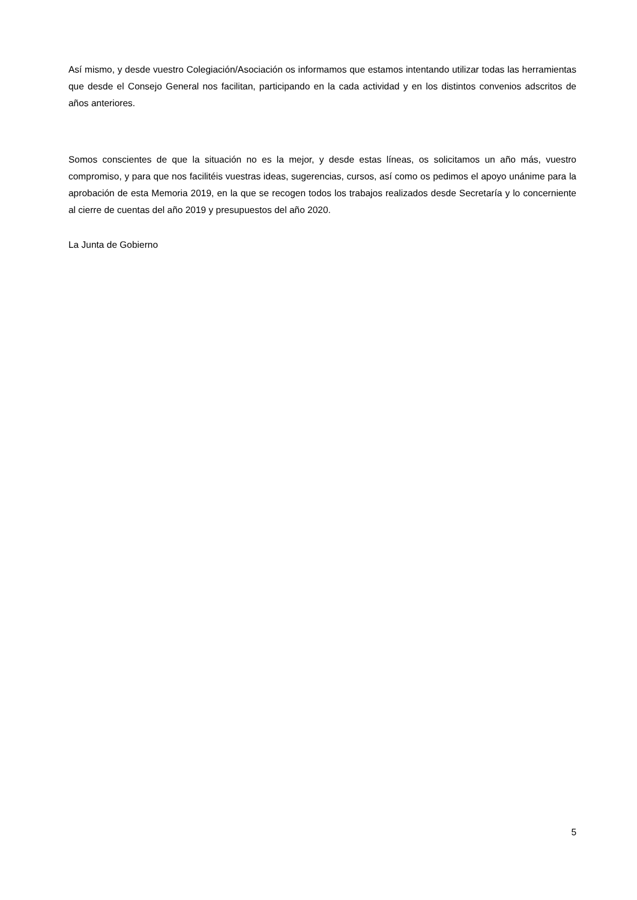Así mismo, y desde vuestro Colegiación/Asociación os informamos que estamos intentando utilizar todas las herramientas que desde el Consejo General nos facilitan, participando en la cada actividad y en los distintos convenios adscritos de años anteriores.
Somos conscientes de que la situación no es la mejor, y desde estas líneas, os solicitamos un año más, vuestro compromiso, y para que nos facilitéis vuestras ideas, sugerencias, cursos, así como os pedimos el apoyo unánime para la aprobación de esta Memoria 2019, en la que se recogen todos los trabajos realizados desde Secretaría y lo concerniente al cierre de cuentas del año 2019 y presupuestos del año 2020.
La Junta de Gobierno
5